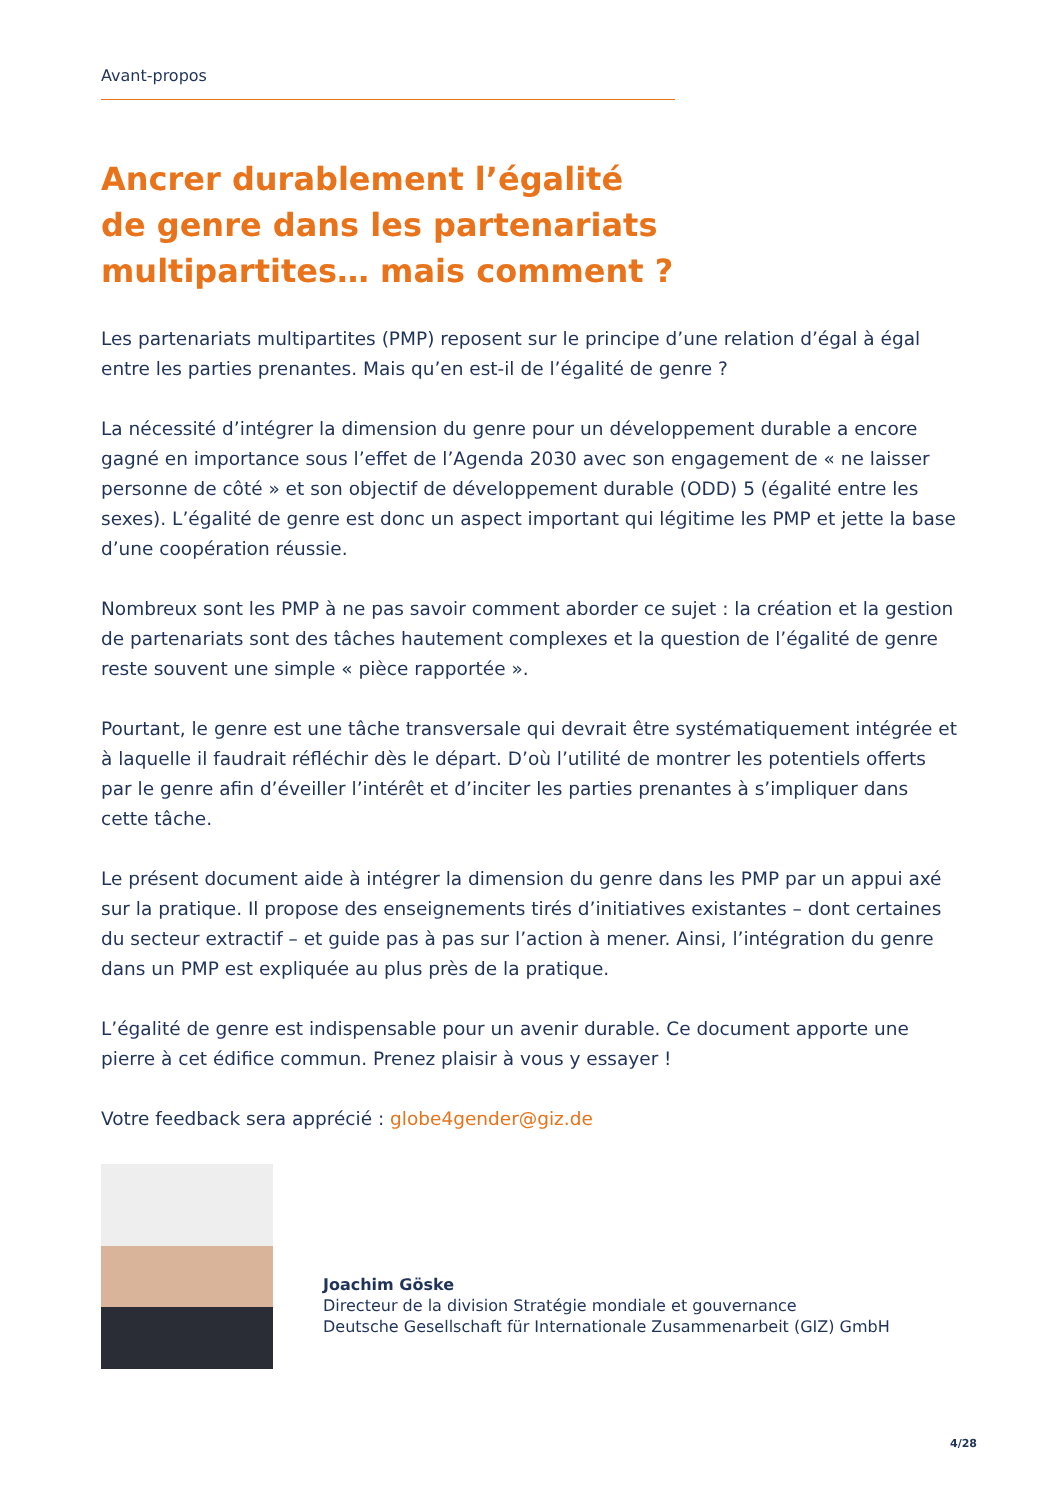Avant-propos
Ancrer durablement l’égalité
de genre dans les partenariats
multipartites… mais comment ?
Les partenariats multipartites (PMP) reposent sur le principe d’une relation d’égal à égal entre les parties prenantes. Mais qu’en est-il de l’égalité de genre ?
La nécessité d’intégrer la dimension du genre pour un développement durable a encore gagné en importance sous l’effet de l’Agenda 2030 avec son engagement de « ne laisser personne de côté » et son objectif de développement durable (ODD) 5 (égalité entre les sexes). L’égalité de genre est donc un aspect important qui légitime les PMP et jette la base d’une coopération réussie.
Nombreux sont les PMP à ne pas savoir comment aborder ce sujet : la création et la gestion de partenariats sont des tâches hautement complexes et la question de l’égalité de genre reste souvent une simple « pièce rapportée ».
Pourtant, le genre est une tâche transversale qui devrait être systématiquement intégrée et à laquelle il faudrait réfléchir dès le départ. D’où l’utilité de montrer les potentiels offerts par le genre afin d’éveiller l’intérêt et d’inciter les parties prenantes à s’impliquer dans cette tâche.
Le présent document aide à intégrer la dimension du genre dans les PMP par un appui axé sur la pratique. Il propose des enseignements tirés d’initiatives existantes – dont certaines du secteur extractif – et guide pas à pas sur l’action à mener. Ainsi, l’intégration du genre dans un PMP est expliquée au plus près de la pratique.
L’égalité de genre est indispensable pour un avenir durable. Ce document apporte une pierre à cet édifice commun. Prenez plaisir à vous y essayer !
Votre feedback sera apprécié : globe4gender@giz.de
Joachim Göske
Directeur de la division Stratégie mondiale et gouvernance
Deutsche Gesellschaft für Internationale Zusammenarbeit (GIZ) GmbH
4/28